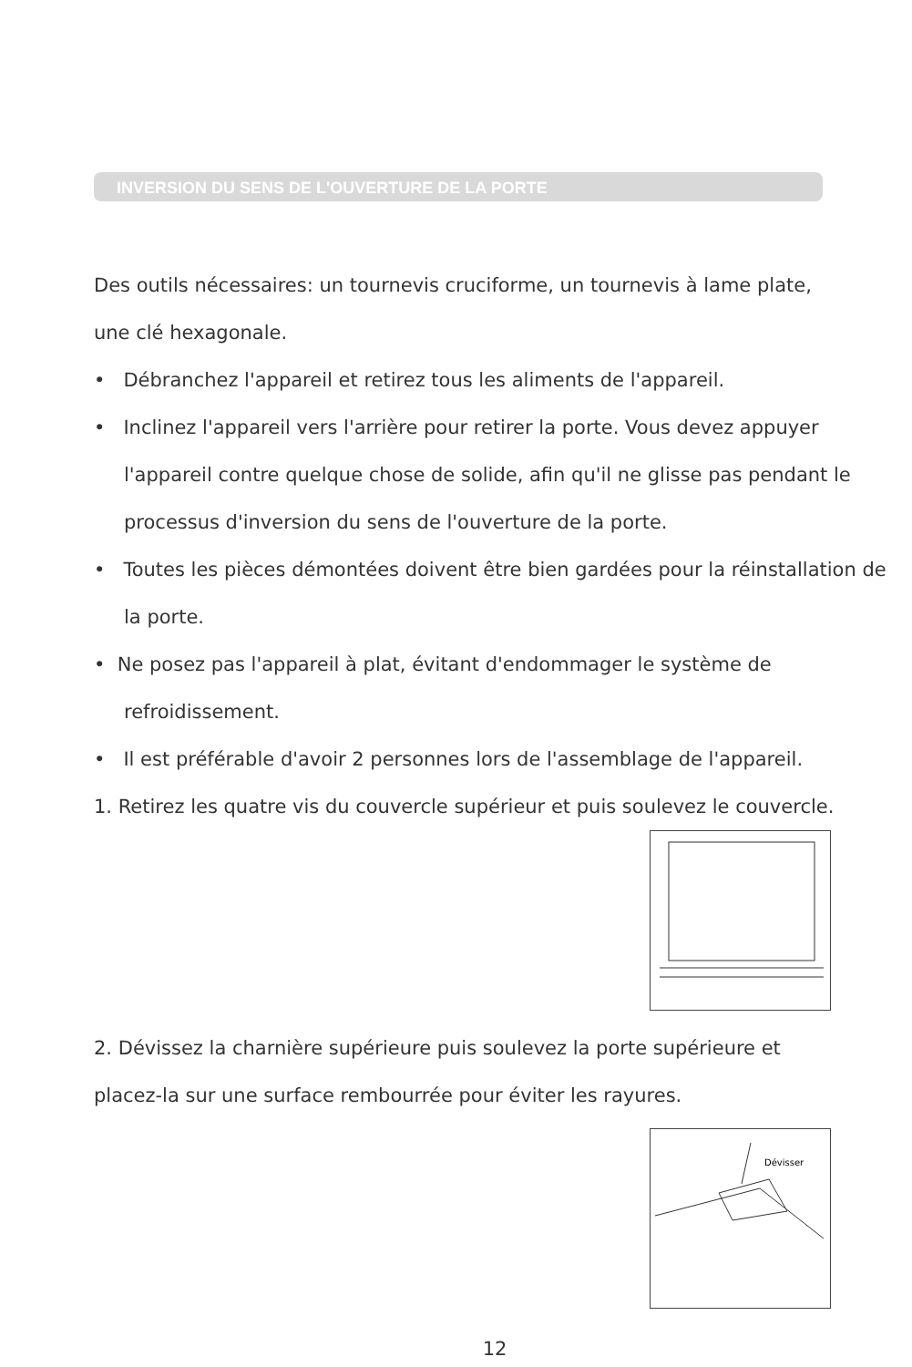INVERSION DU SENS DE L'OUVERTURE DE LA PORTE
Des outils nécessaires: un tournevis cruciforme, un tournevis à lame plate,
une clé hexagonale.
• Débranchez l'appareil et retirez tous les aliments de l'appareil.
• Inclinez l'appareil vers l'arrière pour retirer la porte. Vous devez appuyer l'appareil contre quelque chose de solide, afin qu'il ne glisse pas pendant le processus d'inversion du sens de l'ouverture de la porte.
• Toutes les pièces démontées doivent être bien gardées pour la réinstallation de la porte.
• Ne posez pas l'appareil à plat, évitant d'endommager le système de refroidissement.
• Il est préférable d'avoir 2 personnes lors de l'assemblage de l'appareil.
1. Retirez les quatre vis du couvercle supérieur et puis soulevez le couvercle.
2. Dévissez la charnière supérieure puis soulevez la porte supérieure et
placez-la sur une surface rembourrée pour éviter les rayures.
Dévisser
12